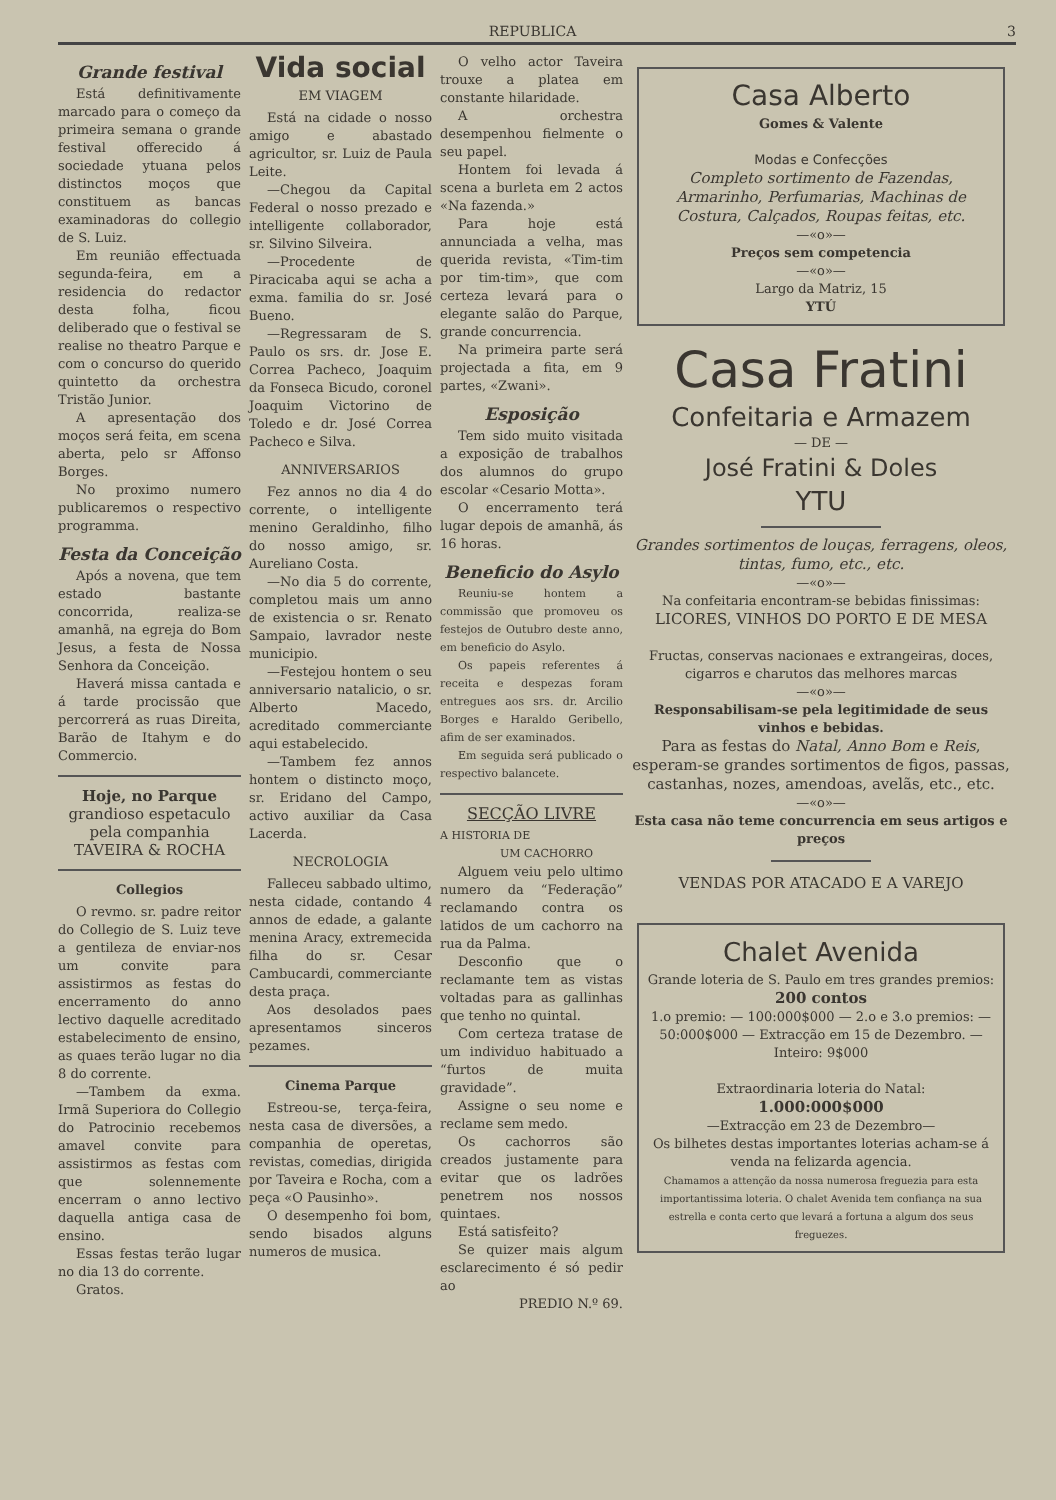REPUBLICA 3
Grande festival
Está definitivamente marcado para o começo da primeira semana o grande festival offerecido á sociedade ytuana pelos distinctos moços que constituem as bancas examinadoras do collegio de S. Luiz.
Em reunião effectuada segunda-feira, em a residencia do redactor desta folha, ficou deliberado que o festival se realise no theatro Parque e com o concurso do querido quintetto da orchestra Tristão Junior.
A apresentação dos moços será feita, em scena aberta, pelo sr Affonso Borges.
No proximo numero publicaremos o respectivo programma.
Festa da Conceição
Após a novena, que tem estado bastante concorrida, realiza-se amanhã, na egreja do Bom Jesus, a festa de Nossa Senhora da Conceição.
Haverá missa cantada e á tarde procissão que percorrerá as ruas Direita, Barão de Itahym e do Commercio.
Hoje, no Parque
grandioso espetaculo
pela companhia
TAVEIRA & ROCHA
Collegios
O revmo. sr. padre reitor do Collegio de S. Luiz teve a gentileza de enviar-nos um convite para assistirmos as festas do encerramento do anno lectivo daquelle acreditado estabelecimento de ensino, as quaes terão lugar no dia 8 do corrente.
—Tambem da exma. Irmã Superiora do Collegio do Patrocinio recebemos amavel convite para assistirmos as festas com que solennemente encerram o anno lectivo daquella antiga casa de ensino.
Essas festas terão lugar no dia 13 do corrente.
Gratos.
Vida social
EM VIAGEM
Está na cidade o nosso amigo e abastado agricultor, sr. Luiz de Paula Leite.
—Chegou da Capital Federal o nosso prezado e intelligente collaborador, sr. Silvino Silveira.
—Procedente de Piracicaba aqui se acha a exma. familia do sr. José Bueno.
—Regressaram de S. Paulo os srs. dr. Jose E. Correa Pacheco, Joaquim da Fonseca Bicudo, coronel Joaquim Victorino de Toledo e dr. José Correa Pacheco e Silva.
ANNIVERSARIOS
Fez annos no dia 4 do corrente, o intelligente menino Geraldinho, filho do nosso amigo, sr. Aureliano Costa.
—No dia 5 do corrente, completou mais um anno de existencia o sr. Renato Sampaio, lavrador neste municipio.
—Festejou hontem o seu anniversario natalicio, o sr. Alberto Macedo, acreditado commerciante aqui estabelecido.
—Tambem fez annos hontem o distincto moço, sr. Eridano del Campo, activo auxiliar da Casa Lacerda.
NECROLOGIA
Falleceu sabbado ultimo, nesta cidade, contando 4 annos de edade, a galante menina Aracy, extremecida filha do sr. Cesar Cambucardi, commerciante desta praça.
Aos desolados paes apresentamos sinceros pezames.
Cinema Parque
Estreou-se, terça-feira, nesta casa de diversões, a companhia de operetas, revistas, comedias, dirigida por Taveira e Rocha, com a peça «O Pausinho».
O desempenho foi bom, sendo bisados alguns numeros de musica.
O velho actor Taveira trouxe a platea em constante hilaridade.
A orchestra desempenhou fielmente o seu papel.
Hontem foi levada á scena a burleta em 2 actos «Na fazenda.»
Para hoje está annunciada a velha, mas querida revista, «Tim-tim por tim-tim», que com certeza levará para o elegante salão do Parque, grande concurrencia.
Na primeira parte será projectada a fita, em 9 partes, «Zwani».
Esposição
Tem sido muito visitada a exposição de trabalhos dos alumnos do grupo escolar «Cesario Motta».
O encerramento terá lugar depois de amanhã, ás 16 horas.
Beneficio do Asylo
Reuniu-se hontem a commissão que promoveu os festejos de Outubro deste anno, em beneficio do Asylo.
Os papeis referentes á receita e despezas foram entregues aos srs. dr. Arcilio Borges e Haraldo Geribello, afim de ser examinados.
Em seguida será publicado o respectivo balancete.
SECÇÃO LIVRE
A HISTORIA DE
UM CACHORRO
Alguem veiu pelo ultimo numero da “Federação” reclamando contra os latidos de um cachorro na rua da Palma.
Desconfio que o reclamante tem as vistas voltadas para as gallinhas que tenho no quintal.
Com certeza tratase de um individuo habituado a “furtos de muita gravidade”.
Assigne o seu nome e reclame sem medo.
Os cachorros são creados justamente para evitar que os ladrões penetrem nos nossos quintaes.
Está satisfeito?
Se quizer mais algum esclarecimento é só pedir ao
PREDIO N.º 69.
Casa Alberto
Gomes & Valente
Modas e Confecções
Completo sortimento de Fazendas, Armarinho, Perfumarias, Machinas de Costura, Calçados, Roupas feitas, etc.
—«o»—
Preços sem competencia
—«o»—
Largo da Matriz, 15
YTÚ
Casa Fratini
Confeitaria e Armazem
— DE —
José Fratini & Doles
YTU
Grandes sortimentos de louças, ferragens, oleos, tintas, fumo, etc., etc.
—«o»—
Na confeitaria encontram-se bebidas finissimas:
LICORES, VINHOS DO PORTO E DE MESA
Fructas, conservas nacionaes e extrangeiras, doces, cigarros e charutos das melhores marcas
—«o»—
Responsabilisam-se pela legitimidade de seus vinhos e bebidas.
Para as festas do Natal, Anno Bom e Reis, esperam-se grandes sortimentos de figos, passas, castanhas, nozes, amendoas, avelãs, etc., etc.
—«o»—
Esta casa não teme concurrencia em seus artigos e preços
VENDAS POR ATACADO E A VAREJO
Chalet Avenida
Grande loteria de S. Paulo em tres grandes premios:
200 contos
1.o premio: — 100:000$000 — 2.o e 3.o premios: —50:000$000 — Extracção em 15 de Dezembro. — Inteiro: 9$000
Extraordinaria loteria do Natal:
1.000:000$000
—Extracção em 23 de Dezembro—
Os bilhetes destas importantes loterias acham-se á venda na felizarda agencia.
Chamamos a attenção da nossa numerosa freguezia para esta importantissima loteria. O chalet Avenida tem confiança na sua estrella e conta certo que levará a fortuna a algum dos seus freguezes.